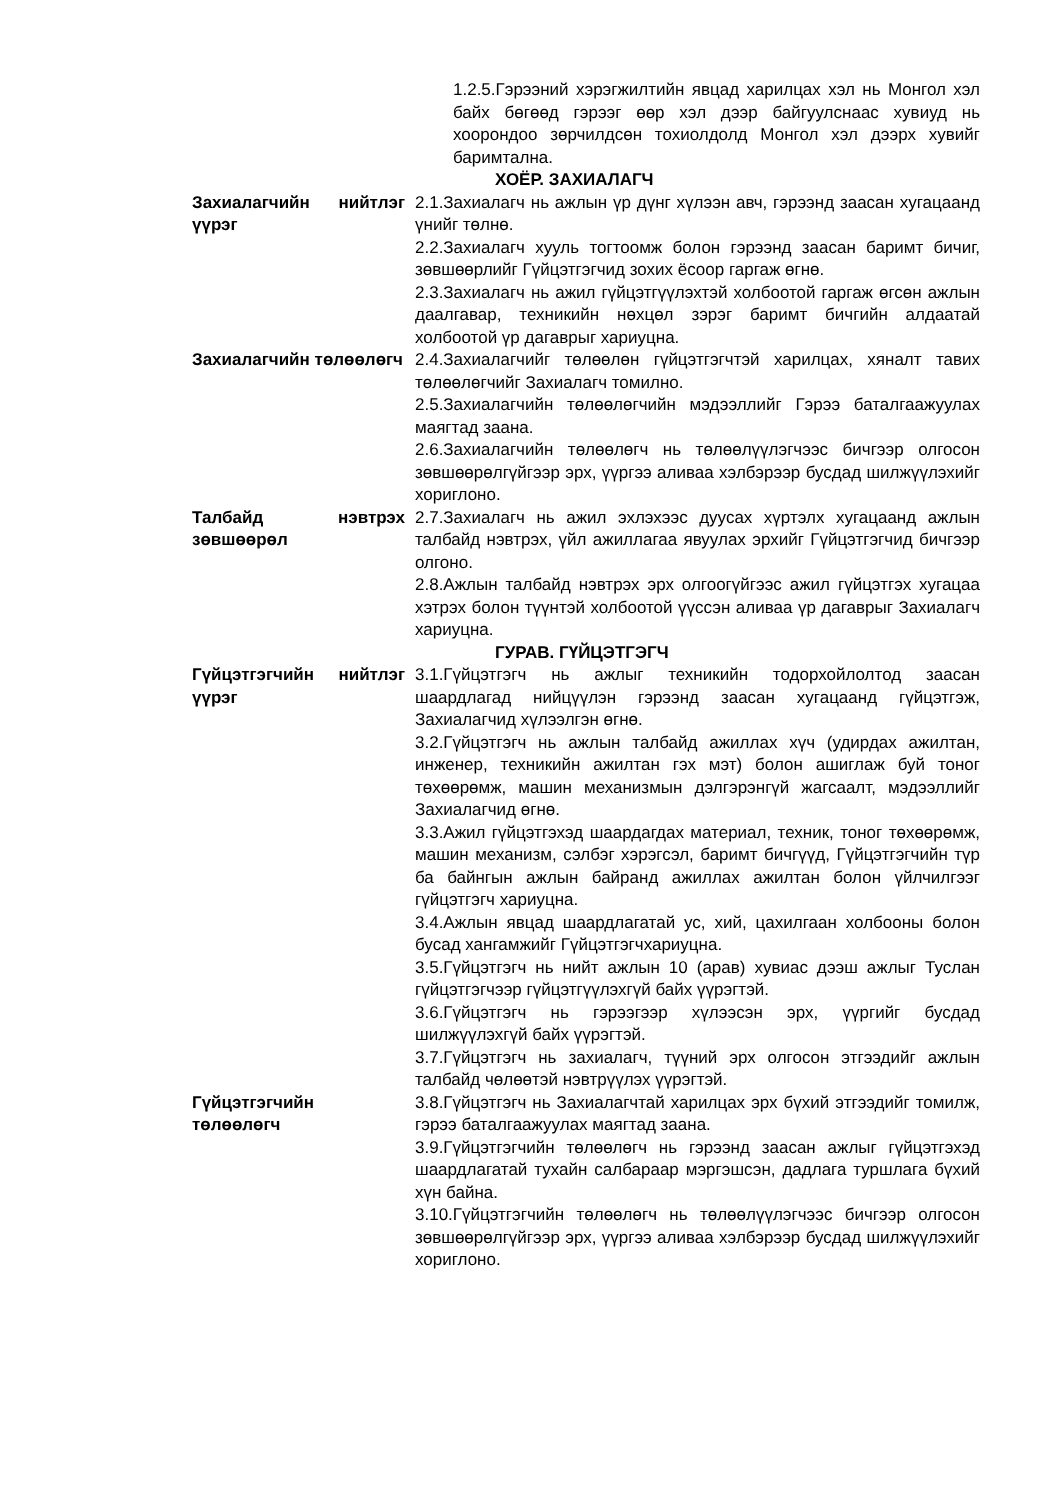1.2.5.Гэрээний хэрэгжилтийн явцад харилцах хэл нь Монгол хэл байх бөгөөд гэрээг өөр хэл дээр байгуулснаас хувиуд нь хоорондоо зөрчилдсөн тохиолдолд Монгол хэл дээрх хувийг баримтална.
ХОЁР. ЗАХИАЛАГЧ
Захиалагчийн нийтлэг үүрэг
2.1.Захиалагч нь ажлын үр дүнг хүлээн авч, гэрээнд заасан хугацаанд үнийг төлнө.
2.2.Захиалагч хууль тогтоомж болон гэрээнд заасан баримт бичиг, зөвшөөрлийг Гүйцэтгэгчид зохих ёсоор гаргаж өгнө.
2.3.Захиалагч нь ажил гүйцэтгүүлэхтэй холбоотой гаргаж өгсөн ажлын даалгавар, техникийн нөхцөл зэрэг баримт бичгийн алдаатай холбоотой үр дагаврыг хариуцна.
Захиалагчийн төлөөлөгч
2.4.Захиалагчийг төлөөлөн гүйцэтгэгчтэй харилцах, хяналт тавих төлөөлөгчийг Захиалагч томилно.
2.5.Захиалагчийн төлөөлөгчийн мэдээллийг Гэрээ баталгаажуулах маягтад заана.
2.6.Захиалагчийн төлөөлөгч нь төлөөлүүлэгчээс бичгээр олгосон зөвшөөрөлгүйгээр эрх, үүргээ аливаа хэлбэрээр бусдад шилжүүлэхийг хориглоно.
Талбайд нэвтрэх зөвшөөрөл
2.7.Захиалагч нь ажил эхлэхээс дуусах хүртэлх хугацаанд ажлын талбайд нэвтрэх, үйл ажиллагаа явуулах эрхийг Гүйцэтгэгчид бичгээр олгоно.
2.8.Ажлын талбайд нэвтрэх эрх олгоогүйгээс ажил гүйцэтгэх хугацаа хэтрэх болон түүнтэй холбоотой үүссэн аливаа үр дагаврыг Захиалагч хариуцна.
ГУРАВ. ГҮЙЦЭТГЭГЧ
Гүйцэтгэгчийн нийтлэг үүрэг
3.1.Гүйцэтгэгч нь ажлыг техникийн тодорхойлолтод заасан шаардлагад нийцүүлэн гэрээнд заасан хугацаанд гүйцэтгэж, Захиалагчид хүлээлгэн өгнө.
3.2.Гүйцэтгэгч нь ажлын талбайд ажиллах хүч (удирдах ажилтан, инженер, техникийн ажилтан гэх мэт) болон ашиглаж буй тоног төхөөрөмж, машин механизмын дэлгэрэнгүй жагсаалт, мэдээллийг Захиалагчид өгнө.
3.3.Ажил гүйцэтгэхэд шаардагдах материал, техник, тоног төхөөрөмж, машин механизм, сэлбэг хэрэгсэл, баримт бичгүүд, Гүйцэтгэгчийн түр ба байнгын ажлын байранд ажиллах ажилтан болон үйлчилгээг гүйцэтгэгч хариуцна.
3.4.Ажлын явцад шаардлагатай ус, хий, цахилгаан холбооны болон бусад хангамжийг Гүйцэтгэгчхариуцна.
3.5.Гүйцэтгэгч нь нийт ажлын 10 (арав) хувиас дээш ажлыг Туслан гүйцэтгэгчээр гүйцэтгүүлэхгүй байх үүрэгтэй.
3.6.Гүйцэтгэгч нь гэрээгээр хүлээсэн эрх, үүргийг бусдад шилжүүлэхгүй байх үүрэгтэй.
3.7.Гүйцэтгэгч нь захиалагч, түүний эрх олгосон этгээдийг ажлын талбайд чөлөөтэй нэвтрүүлэх үүрэгтэй.
Гүйцэтгэгчийн төлөөлөгч
3.8.Гүйцэтгэгч нь Захиалагчтай харилцах эрх бүхий этгээдийг томилж, гэрээ баталгаажуулах маягтад заана.
3.9.Гүйцэтгэгчийн төлөөлөгч нь гэрээнд заасан ажлыг гүйцэтгэхэд шаардлагатай тухайн салбараар мэргэшсэн, дадлага туршлага бүхий хүн байна.
3.10.Гүйцэтгэгчийн төлөөлөгч нь төлөөлүүлэгчээс бичгээр олгосон зөвшөөрөлгүйгээр эрх, үүргээ аливаа хэлбэрээр бусдад шилжүүлэхийг хориглоно.